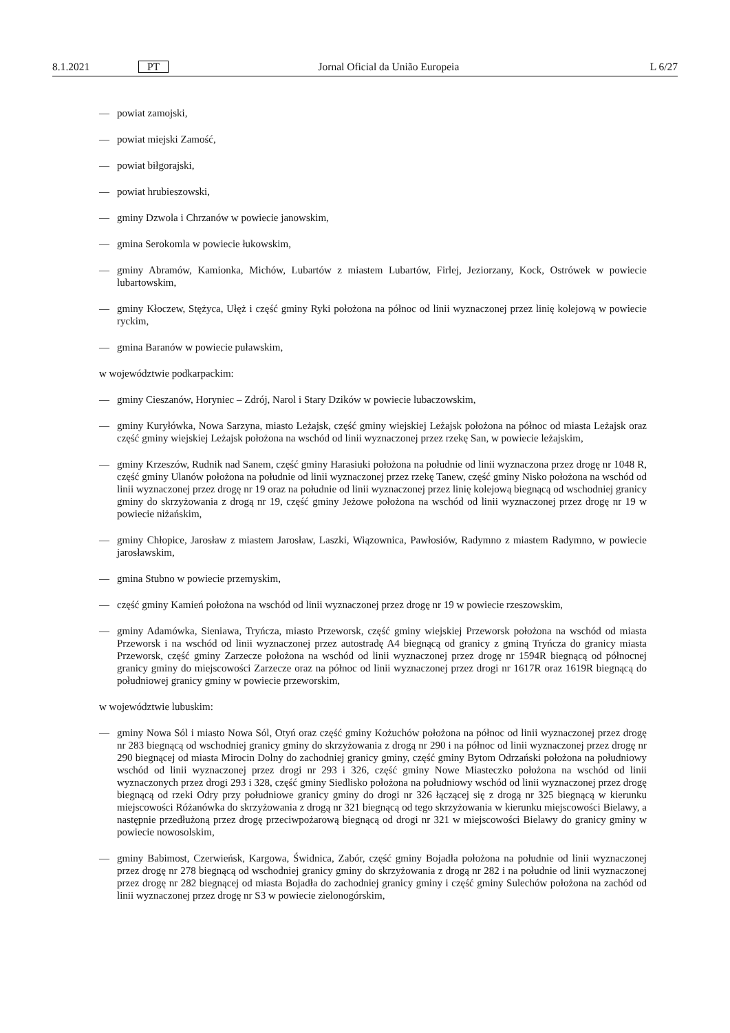8.1.2021 PT Jornal Oficial da União Europeia L 6/27
— powiat zamojski,
— powiat miejski Zamość,
— powiat biłgorajski,
— powiat hrubieszowski,
— gminy Dzwola i Chrzanów w powiecie janowskim,
— gmina Serokomla w powiecie łukowskim,
— gminy Abramów, Kamionka, Michów, Lubartów z miastem Lubartów, Firlej, Jeziorzany, Kock, Ostrówek w powiecie lubartowskim,
— gminy Kłoczew, Stężyca, Ułęż i część gminy Ryki położona na północ od linii wyznaczonej przez linię kolejową w powiecie ryckim,
— gmina Baranów w powiecie puławskim,
w województwie podkarpackim:
— gminy Cieszanów, Horyniec – Zdrój, Narol i Stary Dzików w powiecie lubaczowskim,
— gminy Kuryłówka, Nowa Sarzyna, miasto Leżajsk, część gminy wiejskiej Leżajsk położona na północ od miasta Leżajsk oraz część gminy wiejskiej Leżajsk położona na wschód od linii wyznaczonej przez rzekę San, w powiecie leżajskim,
— gminy Krzeszów, Rudnik nad Sanem, część gminy Harasiuki położona na południe od linii wyznaczona przez drogę nr 1048 R, część gminy Ulanów położona na południe od linii wyznaczonej przez rzekę Tanew, część gminy Nisko położona na wschód od linii wyznaczonej przez drogę nr 19 oraz na południe od linii wyznaczonej przez linię kolejową biegnącą od wschodniej granicy gminy do skrzyżowania z drogą nr 19, część gminy Jeżowe położona na wschód od linii wyznaczonej przez drogę nr 19 w powiecie niżańskim,
— gminy Chłopice, Jarosław z miastem Jarosław, Laszki, Wiązownica, Pawłosiów, Radymno z miastem Radymno, w powiecie jarosławskim,
— gmina Stubno w powiecie przemyskim,
— część gminy Kamień położona na wschód od linii wyznaczonej przez drogę nr 19 w powiecie rzeszowskim,
— gminy Adamówka, Sieniawa, Tryńcza, miasto Przeworsk, część gminy wiejskiej Przeworsk położona na wschód od miasta Przeworsk i na wschód od linii wyznaczonej przez autostradę A4 biegnącą od granicy z gminą Tryńcza do granicy miasta Przeworsk, część gminy Zarzecze położona na wschód od linii wyznaczonej przez drogę nr 1594R biegnącą od północnej granicy gminy do miejscowości Zarzecze oraz na północ od linii wyznaczonej przez drogi nr 1617R oraz 1619R biegnącą do południowej granicy gminy w powiecie przeworskim,
w województwie lubuskim:
— gminy Nowa Sól i miasto Nowa Sól, Otyń oraz część gminy Kożuchów położona na północ od linii wyznaczonej przez drogę nr 283 biegnącą od wschodniej granicy gminy do skrzyżowania z drogą nr 290 i na północ od linii wyznaczonej przez drogę nr 290 biegnącej od miasta Mirocin Dolny do zachodniej granicy gminy, część gminy Bytom Odrzański położona na południowy wschód od linii wyznaczonej przez drogi nr 293 i 326, część gminy Nowe Miasteczko położona na wschód od linii wyznaczonych przez drogi 293 i 328, część gminy Siedlisko położona na południowy wschód od linii wyznaczonej przez drogę biegnącą od rzeki Odry przy południowe granicy gminy do drogi nr 326 łączącej się z drogą nr 325 biegnącą w kierunku miejscowości Różanówka do skrzyżowania z drogą nr 321 biegnącą od tego skrzyżowania w kierunku miejscowości Bielawy, a następnie przedłużoną przez drogę przeciwpożarową biegnącą od drogi nr 321 w miejscowości Bielawy do granicy gminy w powiecie nowosolskim,
— gminy Babimost, Czerwieńsk, Kargowa, Świdnica, Zabór, część gminy Bojadła położona na południe od linii wyznaczonej przez drogę nr 278 biegnącą od wschodniej granicy gminy do skrzyżowania z drogą nr 282 i na południe od linii wyznaczonej przez drogę nr 282 biegnącej od miasta Bojadła do zachodniej granicy gminy i część gminy Sulechów położona na zachód od linii wyznaczonej przez drogę nr S3 w powiecie zielonogórskim,